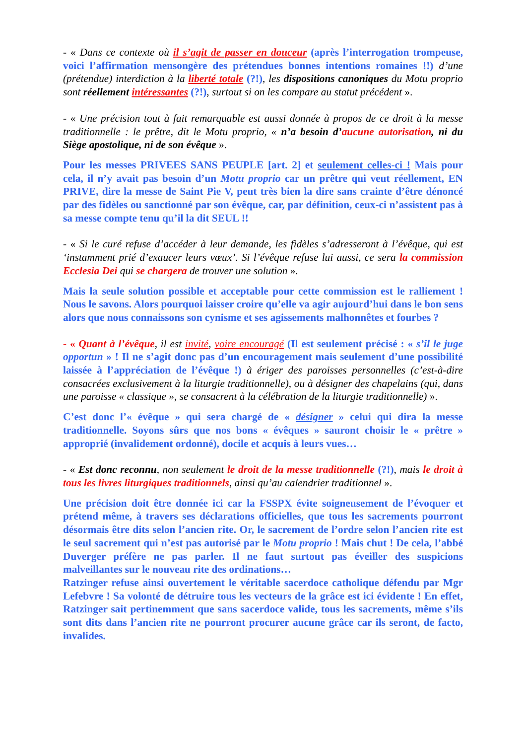- « Dans ce contexte où il s’agit de passer en douceur (après l’interrogation trompeuse, voici l’affirmation mensongère des prétendues bonnes intentions romaines !!) d’une (prétendue) interdiction à la liberté totale (?!), les dispositions canoniques du Motu proprio sont réellement intéressantes (?!), surtout si on les compare au statut précédent ».
- « Une précision tout à fait remarquable est aussi donnée à propos de ce droit à la messe traditionnelle : le prêtre, dit le Motu proprio, « n’a besoin d’aucune autorisation, ni du Siège apostolique, ni de son évêque ».
Pour les messes PRIVEES SANS PEUPLE [art. 2] et seulement celles-ci ! Mais pour cela, il n’y avait pas besoin d’un Motu proprio car un prêtre qui veut réellement, EN PRIVE, dire la messe de Saint Pie V, peut très bien la dire sans crainte d’être dénoncé par des fidèles ou sanctionné par son évêque, car, par définition, ceux-ci n’assistent pas à sa messe compte tenu qu’il la dit SEUL !!
- « Si le curé refuse d’accéder à leur demande, les fidèles s’adresseront à l’évêque, qui est ‘instamment prié d’exaucer leurs vœux’. Si l’évêque refuse lui aussi, ce sera la commission Ecclesia Dei qui se chargera de trouver une solution ».
Mais la seule solution possible et acceptable pour cette commission est le ralliement ! Nous le savons. Alors pourquoi laisser croire qu’elle va agir aujourd’hui dans le bon sens alors que nous connaissons son cynisme et ses agissements malhonnêtes et fourbes ?
- « Quant à l’évêque, il est invité, voire encouragé (Il est seulement précisé : « s’il le juge opportun » ! Il ne s’agit donc pas d’un encouragement mais seulement d’une possibilité laissée à l’appréciation de l’évêque !) à ériger des paroisses personnelles (c’est-à-dire consacrées exclusivement à la liturgie traditionnelle), ou à désigner des chapelains (qui, dans une paroisse « classique », se consacrent à la célébration de la liturgie traditionnelle) ».
C’est donc l’« évêque » qui sera chargé de « désigner » celui qui dira la messe traditionnelle. Soyons sûrs que nos bons « évêques » sauront choisir le « prêtre » approprié (invalidement ordonné), docile et acquis à leurs vues…
- « Est donc reconnu, non seulement le droit de la messe traditionnelle (?!), mais le droit à tous les livres liturgiques traditionnels, ainsi qu’au calendrier traditionnel ».
Une précision doit être donnée ici car la FSSPX évite soigneusement de l’évoquer et prétend même, à travers ses déclarations officielles, que tous les sacrements pourront désormais être dits selon l’ancien rite. Or, le sacrement de l’ordre selon l’ancien rite est le seul sacrement qui n’est pas autorisé par le Motu proprio ! Mais chut ! De cela, l’abbé Duverger préfère ne pas parler. Il ne faut surtout pas éveiller des suspicions malveillantes sur le nouveau rite des ordinations…
Ratzinger refuse ainsi ouvertement le véritable sacerdoce catholique défendu par Mgr Lefebvre ! Sa volonté de détruire tous les vecteurs de la grâce est ici évidente ! En effet, Ratzinger sait pertinemment que sans sacerdoce valide, tous les sacrements, même s’ils sont dits dans l’ancien rite ne pourront procurer aucune grâce car ils seront, de facto, invalides.